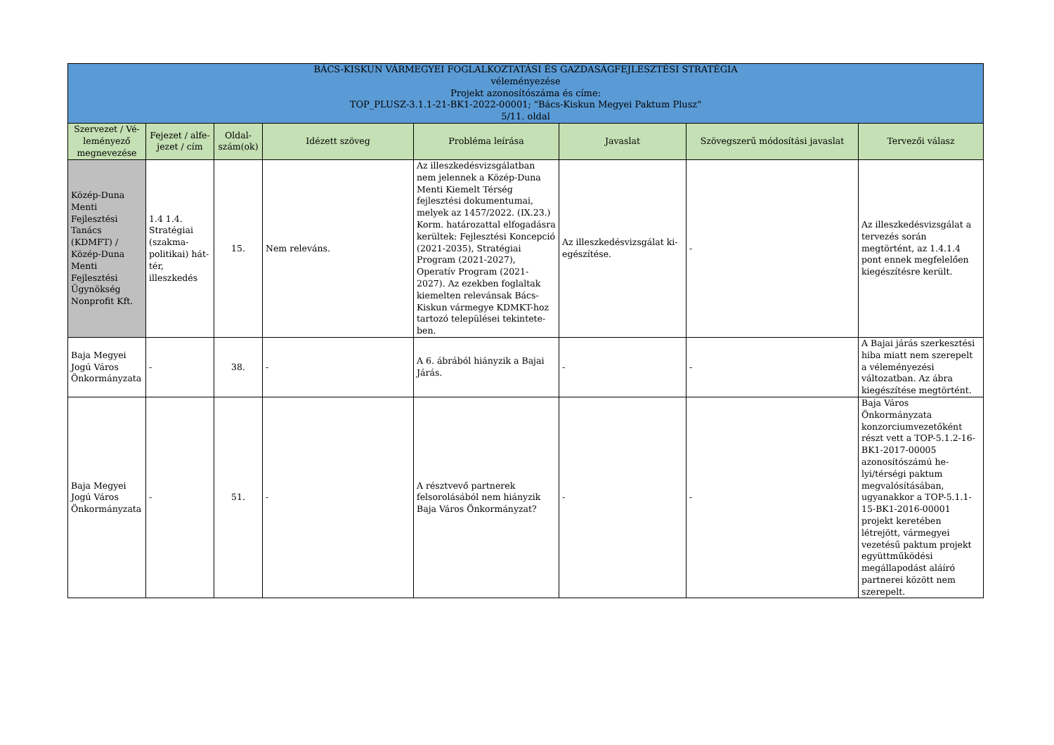| BÁCS-KISKUN VÁRMEGYEI FOGLALKOZTATÁSI ÉS GAZDASÁGFEJLESZTÉSI STRATÉGIA véleményezése Projekt azonosítószáma és címe: TOP_PLUSZ-3.1.1-21-BK1-2022-00001; "Bács-Kiskun Megyei Paktum Plusz" 5/11. oldal | | | | | | | |
| Szervezet / Vé­leményező meg­nevezése | Fejezet / alfe­jezet / cím | Oldal­szám(ok) | Idézett szöveg | Probléma leírása | Javaslat | Szövegszerű módosítási javaslat | Tervezői válasz |
| Közép-Duna Menti Fejlesztési Tanács (KDMFT) / Közép-Duna Menti Fejlesztési Ügynökség Non­profit Kft. | 1.4 1.4. Straté­giai (szakma­politikai) hát­tér, illeszkedés | 15. | Nem releváns. | Az illeszkedésvizsgálatban nem jelennek a Közép-Duna Menti Ki­emelt Térség fejlesztési doku­mentumai, melyek az 1457/2022. (IX.23.) Korm. határozattal elfo­gadásra kerültek: Fejlesztési Kon­cepció (2021-2035), Stratégiai Program (2021-2027), Operatív Program (2021-2027). Az ezekben foglaltak kiemelten relevánsak Bács-Kiskun vármegye KDMKT-hoz tartozó települései tekintete­ben. | Az illeszkedésvizsgálat ki­egészítése. | - | Az illeszkedésvizsgálat a ter­vezés során megtörtént, az 1.4.1.4 pont ennek megfele­lően kiegészítésre került. |
| Baja Megyei Jogú Város Önkormányzata | - | 38. | - | A 6. ábrából hiányzik a Bajai Já­rás. | - | - | A Bajai járás szerkesztési hiba miatt nem szerepelt a véleményezési változatban. Az ábra kiegészítése megtör­tént. |
| Baja Megyei Jogú Város Önkormányzata | - | 51. | - | A résztvevő partnerek felsorolá­sából nem hiányzik Baja Város Önkormányzat? | - | - | Baja Város Önkormányzata konzorciumvezetőként részt vett a TOP-5.1.2-16-BK1-2017-00005 azonosítószámú he­lyi/térségi paktum megvaló­sításában, ugyanakkor a TOP-5.1.1-15-BK1-2016-00001 projekt keretében létrejött, vármegyei vezetésű paktum projekt együttműködési megállapodást aláíró partne­rei között nem szerepelt. |